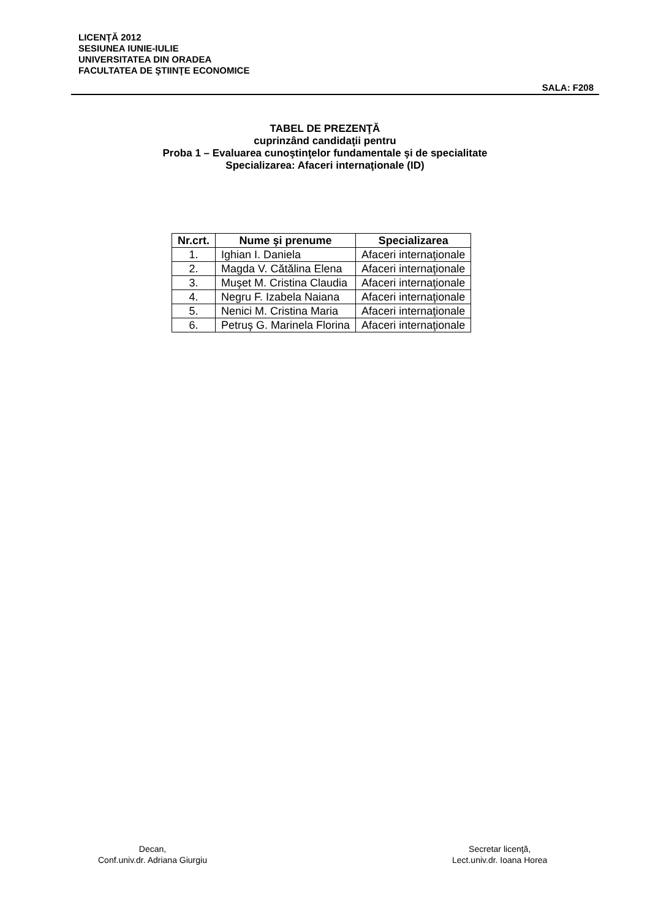LICENŢĂ 2012
SESIUNEA IUNIE-IULIE
UNIVERSITATEA DIN ORADEA
FACULTATEA DE ŞTIINŢE ECONOMICE
SALA: F208
TABEL DE PREZENŢĂ
cuprinzând candidaţii pentru
Proba 1 – Evaluarea cunoştinţelor fundamentale şi de specialitate
Specializarea: Afaceri internaţionale (ID)
| Nr.crt. | Nume şi prenume | Specializarea |
| --- | --- | --- |
| 1. | Ighian I. Daniela | Afaceri internaţionale |
| 2. | Magda V. Cătălina Elena | Afaceri internaţionale |
| 3. | Muşet M. Cristina Claudia | Afaceri internaţionale |
| 4. | Negru F. Izabela Naiana | Afaceri internaţionale |
| 5. | Nenici M. Cristina Maria | Afaceri internaţionale |
| 6. | Petruş G. Marinela Florina | Afaceri internaţionale |
Decan,
Conf.univ.dr. Adriana Giurgiu
Secretar licenţă,
Lect.univ.dr. Ioana Horea